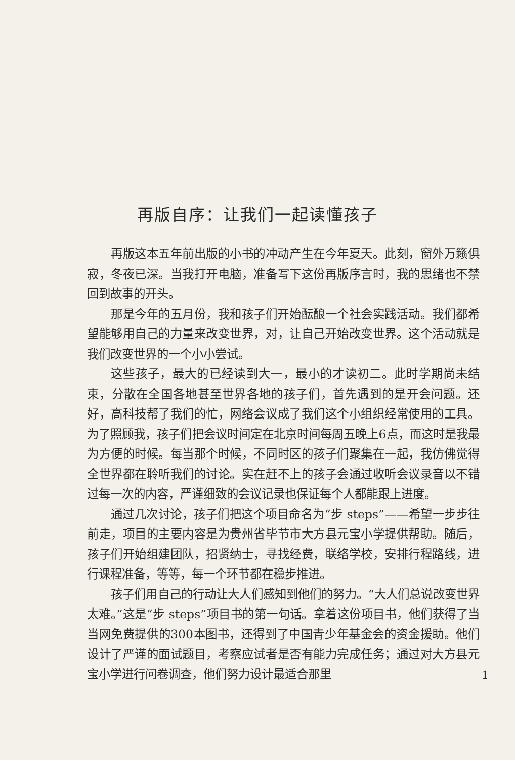再版自序：让我们一起读懂孩子
再版这本五年前出版的小书的冲动产生在今年夏天。此刻，窗外万籁俱寂，冬夜已深。当我打开电脑，准备写下这份再版序言时，我的思绪也不禁回到故事的开头。
那是今年的五月份，我和孩子们开始酝酿一个社会实践活动。我们都希望能够用自己的力量来改变世界，对，让自己开始改变世界。这个活动就是我们改变世界的一个小小尝试。
这些孩子，最大的已经读到大一，最小的才读初二。此时学期尚未结束，分散在全国各地甚至世界各地的孩子们，首先遇到的是开会问题。还好，高科技帮了我们的忙，网络会议成了我们这个小组织经常使用的工具。为了照顾我，孩子们把会议时间定在北京时间每周五晚上6点，而这时是我最为方便的时候。每当那个时候，不同时区的孩子们聚集在一起，我仿佛觉得全世界都在聆听我们的讨论。实在赶不上的孩子会通过收听会议录音以不错过每一次的内容，严谨细致的会议记录也保证每个人都能跟上进度。
通过几次讨论，孩子们把这个项目命名为“步 steps”——希望一步步往前走，项目的主要内容是为贵州省毕节市大方县元宝小学提供帮助。随后，孩子们开始组建团队，招贤纳士，寻找经费，联络学校，安排行程路线，进行课程准备，等等，每一个环节都在稳步推进。
孩子们用自己的行动让大人们感知到他们的努力。“大人们总说改变世界太难。”这是“步 steps”项目书的第一句话。拿着这份项目书，他们获得了当当网免费提供的300本图书，还得到了中国青少年基金会的资金援助。他们设计了严谨的面试题目，考察应试者是否有能力完成任务；通过对大方县元宝小学进行问卷调查，他们努力设计最适合那里
1